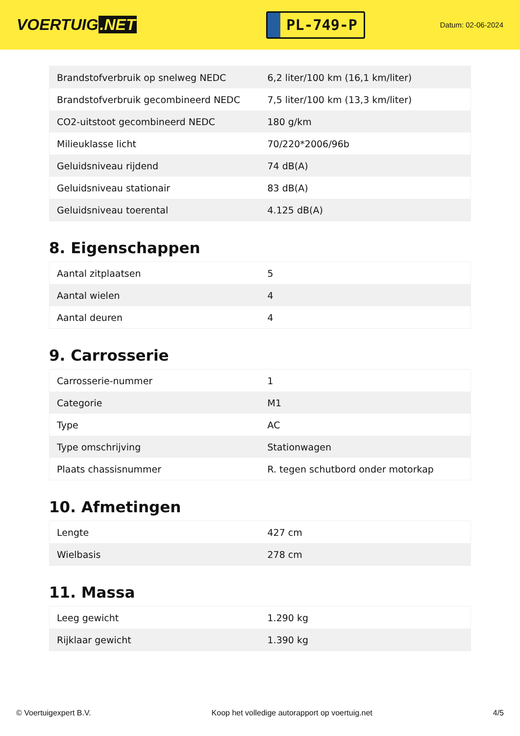VOERTUIG.NET
PL-749-P
Datum: 02-06-2024
| Brandstofverbruik op snelweg NEDC | 6,2 liter/100 km (16,1 km/liter) |
| Brandstofverbruik gecombineerd NEDC | 7,5 liter/100 km (13,3 km/liter) |
| CO2-uitstoot gecombineerd NEDC | 180 g/km |
| Milieuklasse licht | 70/220*2006/96b |
| Geluidsniveau rijdend | 74 dB(A) |
| Geluidsniveau stationair | 83 dB(A) |
| Geluidsniveau toerental | 4.125 dB(A) |
8. Eigenschappen
| Aantal zitplaatsen | 5 |
| Aantal wielen | 4 |
| Aantal deuren | 4 |
9. Carrosserie
| Carrosserie-nummer | 1 |
| Categorie | M1 |
| Type | AC |
| Type omschrijving | Stationwagen |
| Plaats chassisnummer | R. tegen schutbord onder motorkap |
10. Afmetingen
| Lengte | 427 cm |
| Wielbasis | 278 cm |
11. Massa
| Leeg gewicht | 1.290 kg |
| Rijklaar gewicht | 1.390 kg |
© Voertuigexpert B.V. Koop het volledige autorapport op voertuig.net 4/5